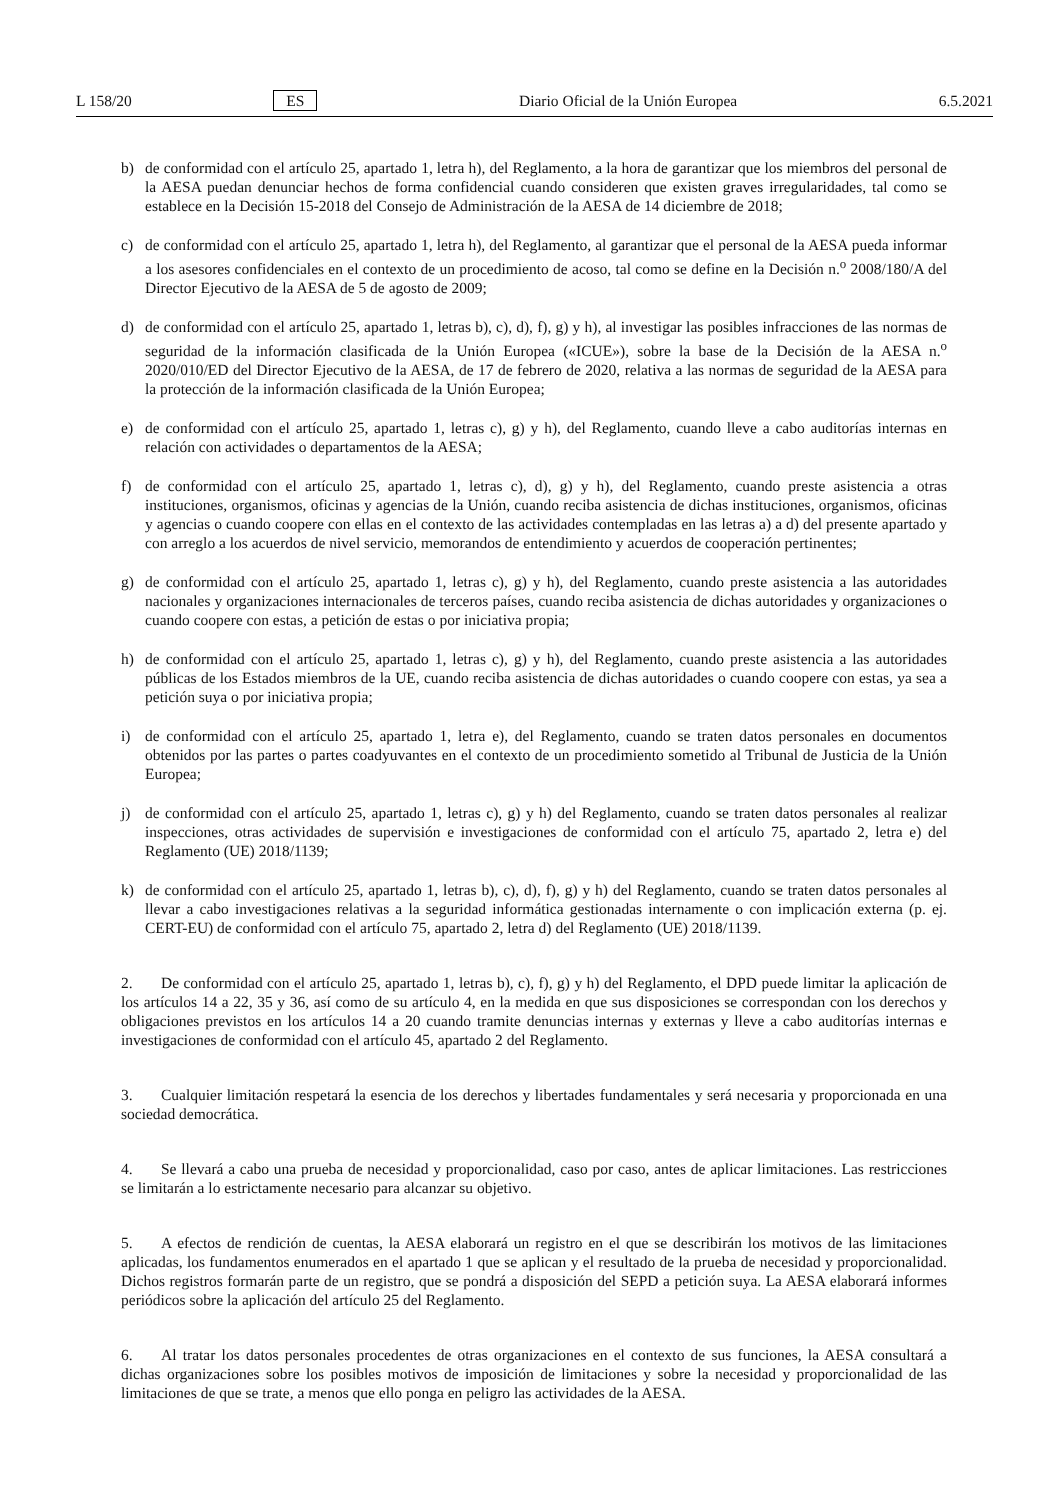L 158/20 ES Diario Oficial de la Unión Europea 6.5.2021
b) de conformidad con el artículo 25, apartado 1, letra h), del Reglamento, a la hora de garantizar que los miembros del personal de la AESA puedan denunciar hechos de forma confidencial cuando consideren que existen graves irregularidades, tal como se establece en la Decisión 15-2018 del Consejo de Administración de la AESA de 14 diciembre de 2018;
c) de conformidad con el artículo 25, apartado 1, letra h), del Reglamento, al garantizar que el personal de la AESA pueda informar a los asesores confidenciales en el contexto de un procedimiento de acoso, tal como se define en la Decisión n.<sup>o</sup> 2008/180/A del Director Ejecutivo de la AESA de 5 de agosto de 2009;
d) de conformidad con el artículo 25, apartado 1, letras b), c), d), f), g) y h), al investigar las posibles infracciones de las normas de seguridad de la información clasificada de la Unión Europea («ICUE»), sobre la base de la Decisión de la AESA n.<sup>o</sup> 2020/010/ED del Director Ejecutivo de la AESA, de 17 de febrero de 2020, relativa a las normas de seguridad de la AESA para la protección de la información clasificada de la Unión Europea;
e) de conformidad con el artículo 25, apartado 1, letras c), g) y h), del Reglamento, cuando lleve a cabo auditorías internas en relación con actividades o departamentos de la AESA;
f) de conformidad con el artículo 25, apartado 1, letras c), d), g) y h), del Reglamento, cuando preste asistencia a otras instituciones, organismos, oficinas y agencias de la Unión, cuando reciba asistencia de dichas instituciones, organismos, oficinas y agencias o cuando coopere con ellas en el contexto de las actividades contempladas en las letras a) a d) del presente apartado y con arreglo a los acuerdos de nivel servicio, memorandos de entendimiento y acuerdos de cooperación pertinentes;
g) de conformidad con el artículo 25, apartado 1, letras c), g) y h), del Reglamento, cuando preste asistencia a las autoridades nacionales y organizaciones internacionales de terceros países, cuando reciba asistencia de dichas autoridades y organizaciones o cuando coopere con estas, a petición de estas o por iniciativa propia;
h) de conformidad con el artículo 25, apartado 1, letras c), g) y h), del Reglamento, cuando preste asistencia a las autoridades públicas de los Estados miembros de la UE, cuando reciba asistencia de dichas autoridades o cuando coopere con estas, ya sea a petición suya o por iniciativa propia;
i) de conformidad con el artículo 25, apartado 1, letra e), del Reglamento, cuando se traten datos personales en documentos obtenidos por las partes o partes coadyuvantes en el contexto de un procedimiento sometido al Tribunal de Justicia de la Unión Europea;
j) de conformidad con el artículo 25, apartado 1, letras c), g) y h) del Reglamento, cuando se traten datos personales al realizar inspecciones, otras actividades de supervisión e investigaciones de conformidad con el artículo 75, apartado 2, letra e) del Reglamento (UE) 2018/1139;
k) de conformidad con el artículo 25, apartado 1, letras b), c), d), f), g) y h) del Reglamento, cuando se traten datos personales al llevar a cabo investigaciones relativas a la seguridad informática gestionadas internamente o con implicación externa (p. ej. CERT-EU) de conformidad con el artículo 75, apartado 2, letra d) del Reglamento (UE) 2018/1139.
2. De conformidad con el artículo 25, apartado 1, letras b), c), f), g) y h) del Reglamento, el DPD puede limitar la aplicación de los artículos 14 a 22, 35 y 36, así como de su artículo 4, en la medida en que sus disposiciones se correspondan con los derechos y obligaciones previstos en los artículos 14 a 20 cuando tramite denuncias internas y externas y lleve a cabo auditorías internas e investigaciones de conformidad con el artículo 45, apartado 2 del Reglamento.
3. Cualquier limitación respetará la esencia de los derechos y libertades fundamentales y será necesaria y proporcionada en una sociedad democrática.
4. Se llevará a cabo una prueba de necesidad y proporcionalidad, caso por caso, antes de aplicar limitaciones. Las restricciones se limitarán a lo estrictamente necesario para alcanzar su objetivo.
5. A efectos de rendición de cuentas, la AESA elaborará un registro en el que se describirán los motivos de las limitaciones aplicadas, los fundamentos enumerados en el apartado 1 que se aplican y el resultado de la prueba de necesidad y proporcionalidad. Dichos registros formarán parte de un registro, que se pondrá a disposición del SEPD a petición suya. La AESA elaborará informes periódicos sobre la aplicación del artículo 25 del Reglamento.
6. Al tratar los datos personales procedentes de otras organizaciones en el contexto de sus funciones, la AESA consultará a dichas organizaciones sobre los posibles motivos de imposición de limitaciones y sobre la necesidad y proporcionalidad de las limitaciones de que se trate, a menos que ello ponga en peligro las actividades de la AESA.